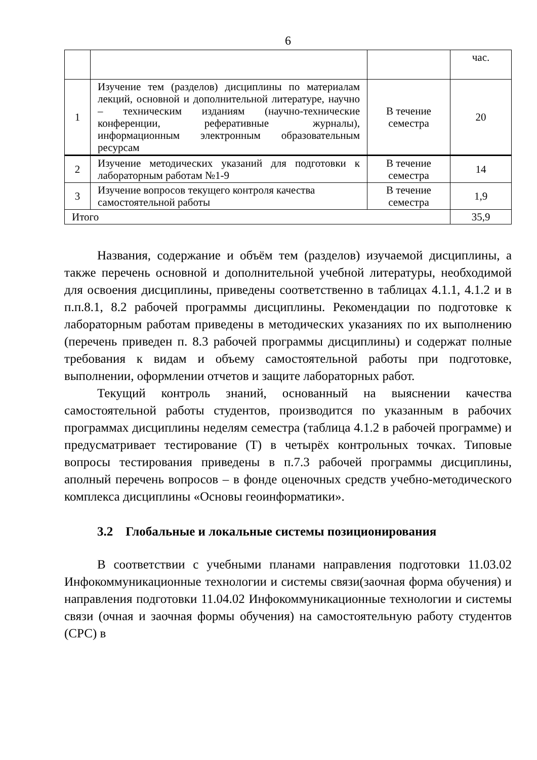6
| | | | час. |
| 1 | Изучение тем (разделов) дисциплины по материалам лекций, основной и дополнительной литературе, научно – техническим изданиям (научно-технические конференции, реферативные журналы), информационным электронным образовательным ресурсам | В течение семестра | 20 |
| 2 | Изучение методических указаний для подготовки к лабораторным работам №1-9 | В течение семестра | 14 |
| 3 | Изучение вопросов текущего контроля качества самостоятельной работы | В течение семестра | 1,9 |
| Итого | | | 35,9 |
Названия, содержание и объём тем (разделов) изучаемой дисциплины, а также перечень основной и дополнительной учебной литературы, необходимой для освоения дисциплины, приведены соответственно в таблицах 4.1.1, 4.1.2 и в п.п.8.1, 8.2 рабочей программы дисциплины. Рекомендации по подготовке к лабораторным работам приведены в методических указаниях по их выполнению (перечень приведен п. 8.3 рабочей программы дисциплины) и содержат полные требования к видам и объему самостоятельной работы при подготовке, выполнении, оформлении отчетов и защите лабораторных работ.
Текущий контроль знаний, основанный на выяснении качества самостоятельной работы студентов, производится по указанным в рабочих программах дисциплины неделям семестра (таблица 4.1.2 в рабочей программе) и предусматривает тестирование (Т) в четырёх контрольных точках. Типовые вопросы тестирования приведены в п.7.3 рабочей программы дисциплины, аполный перечень вопросов – в фонде оценочных средств учебно-методического комплекса дисциплины «Основы геоинформатики».
3.2 Глобальные и локальные системы позиционирования
В соответствии с учебными планами направления подготовки 11.03.02 Инфокоммуникационные технологии и системы связи(заочная форма обучения) и направления подготовки 11.04.02 Инфокоммуникационные технологии и системы связи (очная и заочная формы обучения) на самостоятельную работу студентов (СРС) в